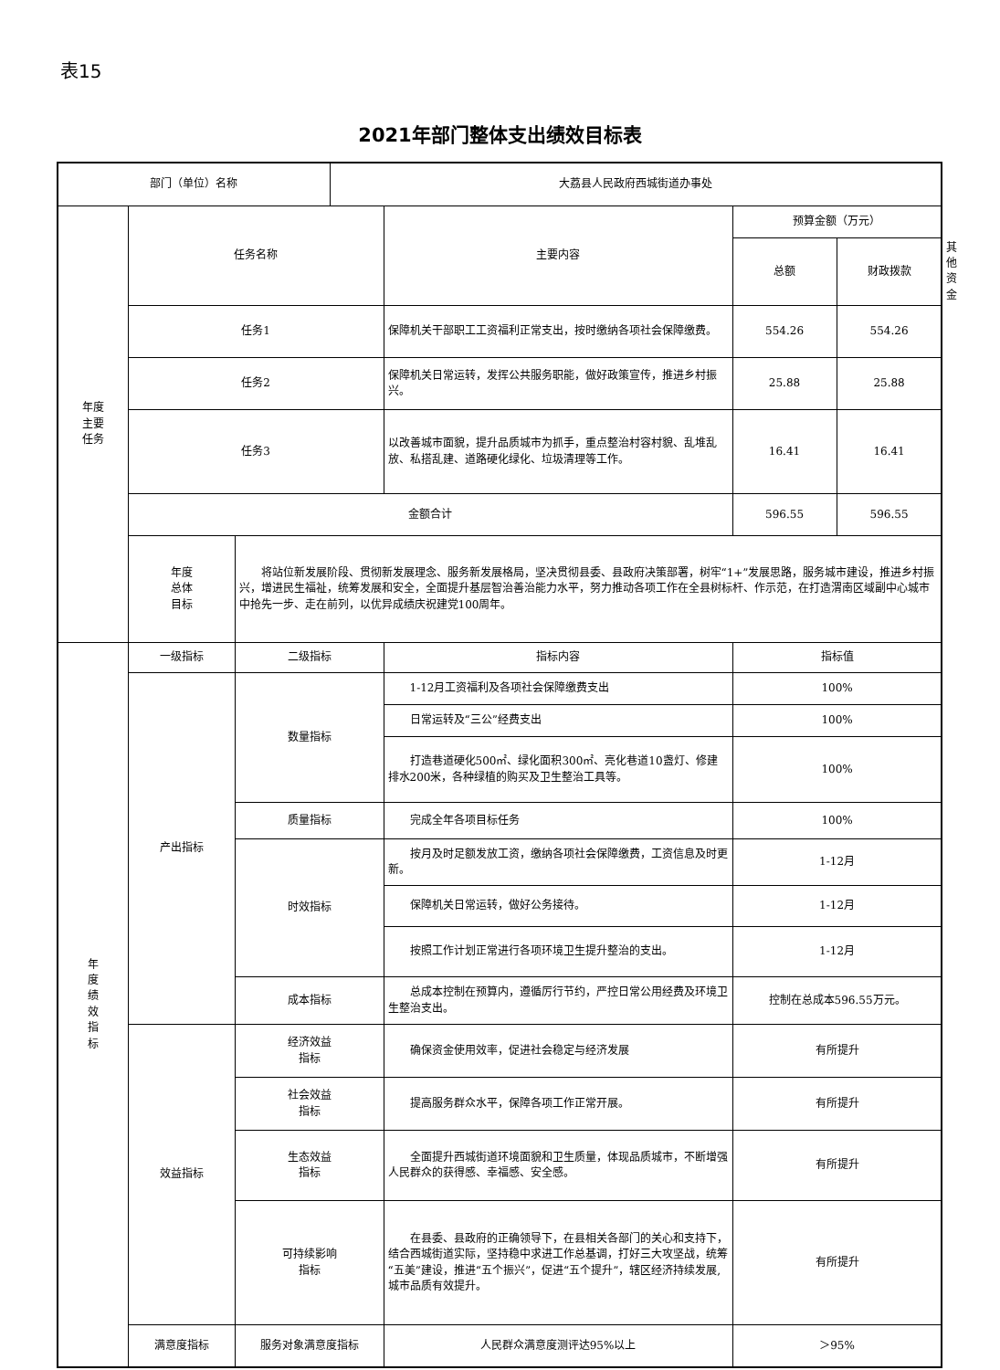表15
2021年部门整体支出绩效目标表
| 部门（单位）名称 | | | 大荔县人民政府西城街道办事处 | | | | |
| 年度 主要 任务 | 任务名称 | | | 主要内容 | 预算金额（万元） | | |
| | | | | | 总额 | 财政拨款 | 其他资金 |
| | 任务1 | | | 保障机关干部职工工资福利正常支出，按时缴纳各项社会保障缴费。 | 554.26 | 554.26 | |
| | 任务2 | | | 保障机关日常运转，发挥公共服务职能，做好政策宣传，推进乡村振兴。 | 25.88 | 25.88 | |
| | 任务3 | | | 以改善城市面貌，提升品质城市为抓手，重点整治村容村貌、乱堆乱放、私搭乱建、道路硬化绿化、垃圾清理等工作。 | 16.41 | 16.41 | |
| | 金额合计 | | | | 596.55 | 596.55 | |
| | 年度 总体 目标 | 将站位新发展阶段、贯彻新发展理念、服务新发展格局，坚决贯彻县委、县政府决策部署，树牢“1+”发展思路，服务城市建设，推进乡村振兴，增进民生福祉，统筹发展和安全，全面提升基层智治善治能力水平，努力推动各项工作在全县树标杆、作示范，在打造渭南区域副中心城市中抢先一步、走在前列，以优异成绩庆祝建党100周年。 | | | | | |
| 年 度 绩 效 指 标 | 一级指标 | 二级指标 | | 指标内容 | 指标值 | | |
| | 产出指标 | 数量指标 | | 1-12月工资福利及各项社会保障缴费支出 | 100% | | |
| | | | | 日常运转及“三公”经费支出 | 100% | | |
| | | | | 打造巷道硬化500㎡、绿化面积300㎡、亮化巷道10盏灯、修建排水200米，各种绿植的购买及卫生整治工具等。 | 100% | | |
| | | 质量指标 | | 完成全年各项目标任务 | 100% | | |
| | | 时效指标 | | 按月及时足额发放工资，缴纳各项社会保障缴费，工资信息及时更新。 | 1-12月 | | |
| | | | | 保障机关日常运转，做好公务接待。 | 1-12月 | | |
| | | | | 按照工作计划正常进行各项环境卫生提升整治的支出。 | 1-12月 | | |
| | | 成本指标 | | 总成本控制在预算内，遵循厉行节约，严控日常公用经费及环境卫生整治支出。 | 控制在总成本596.55万元。 | | |
| | 效益指标 | 经济效益 指标 | | 确保资金使用效率，促进社会稳定与经济发展 | 有所提升 | | |
| | | 社会效益 指标 | | 提高服务群众水平，保障各项工作正常开展。 | 有所提升 | | |
| | | 生态效益 指标 | | 全面提升西城街道环境面貌和卫生质量，体现品质城市，不断增强人民群众的获得感、幸福感、安全感。 | 有所提升 | | |
| | | 可持续影响 指标 | | 在县委、县政府的正确领导下，在县相关各部门的关心和支持下，结合西城街道实际，坚持稳中求进工作总基调，打好三大攻坚战，统筹“五美”建设，推进“五个振兴”，促进“五个提升”，辖区经济持续发展,城市品质有效提升。 | 有所提升 | | |
| | 满意度指标 | 服务对象满意度指标 | | 人民群众满意度测评达95%以上 | ＞95% | | |